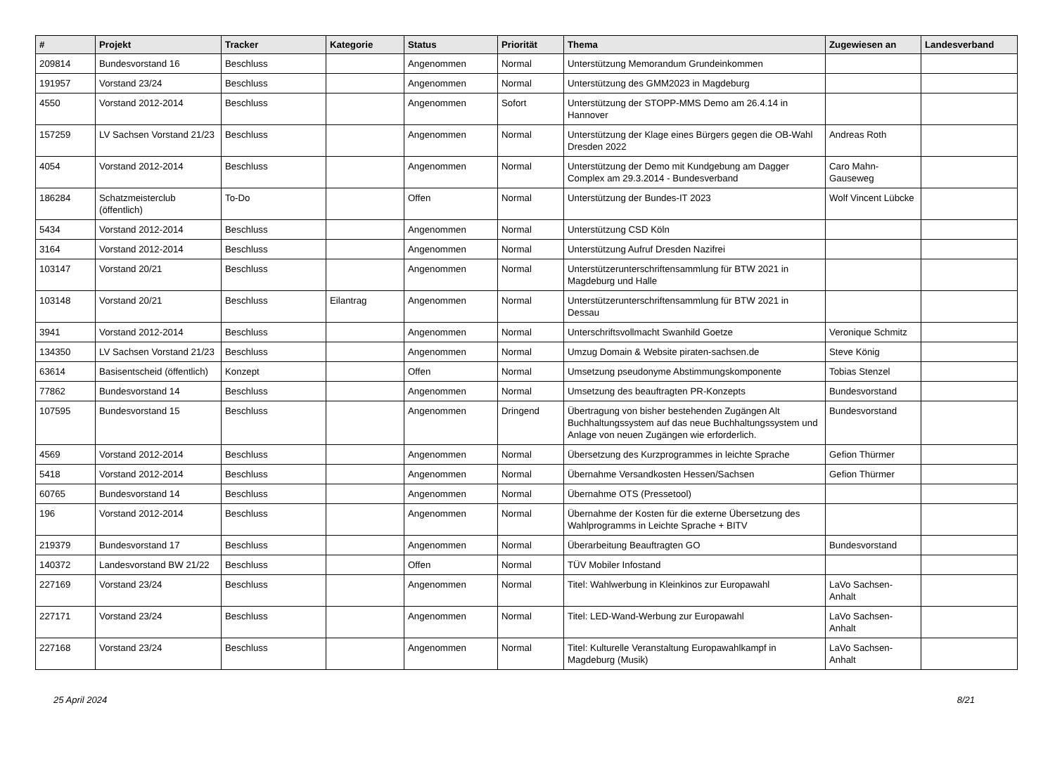| # | Projekt | Tracker | Kategorie | Status | Priorität | Thema | Zugewiesen an | Landesverband |
| --- | --- | --- | --- | --- | --- | --- | --- | --- |
| 209814 | Bundesvorstand 16 | Beschluss | | Angenommen | Normal | Unterstützung Memorandum Grundeinkommen | | |
| 191957 | Vorstand 23/24 | Beschluss | | Angenommen | Normal | Unterstützung des GMM2023 in Magdeburg | | |
| 4550 | Vorstand 2012-2014 | Beschluss | | Angenommen | Sofort | Unterstützung der STOPP-MMS Demo am 26.4.14 in Hannover | | |
| 157259 | LV Sachsen Vorstand 21/23 | Beschluss | | Angenommen | Normal | Unterstützung der Klage eines Bürgers gegen die OB-Wahl Dresden 2022 | Andreas Roth | |
| 4054 | Vorstand 2012-2014 | Beschluss | | Angenommen | Normal | Unterstützung der Demo mit Kundgebung am Dagger Complex am 29.3.2014 - Bundesverband | Caro Mahn-Gauseweg | |
| 186284 | Schatzmeisterclub (öffentlich) | To-Do | | Offen | Normal | Unterstützung der Bundes-IT 2023 | Wolf Vincent Lübcke | |
| 5434 | Vorstand 2012-2014 | Beschluss | | Angenommen | Normal | Unterstützung CSD Köln | | |
| 3164 | Vorstand 2012-2014 | Beschluss | | Angenommen | Normal | Unterstützung Aufruf Dresden Nazifrei | | |
| 103147 | Vorstand 20/21 | Beschluss | | Angenommen | Normal | Unterstützerunterschriftensammlung für BTW 2021 in Magdeburg und Halle | | |
| 103148 | Vorstand 20/21 | Beschluss | Eilantrag | Angenommen | Normal | Unterstützerunterschriftensammlung für BTW 2021 in Dessau | | |
| 3941 | Vorstand 2012-2014 | Beschluss | | Angenommen | Normal | Unterschriftsvollmacht Swanhild Goetze | Veronique Schmitz | |
| 134350 | LV Sachsen Vorstand 21/23 | Beschluss | | Angenommen | Normal | Umzug Domain & Website piraten-sachsen.de | Steve König | |
| 63614 | Basisentscheid (öffentlich) | Konzept | | Offen | Normal | Umsetzung pseudonyme Abstimmungskomponente | Tobias Stenzel | |
| 77862 | Bundesvorstand 14 | Beschluss | | Angenommen | Normal | Umsetzung des beauftragten PR-Konzepts | Bundesvorstand | |
| 107595 | Bundesvorstand 15 | Beschluss | | Angenommen | Dringend | Übertragung von bisher bestehenden Zugängen Alt Buchhaltungssystem auf das neue Buchhaltungssystem und Anlage von neuen Zugängen wie erforderlich. | Bundesvorstand | |
| 4569 | Vorstand 2012-2014 | Beschluss | | Angenommen | Normal | Übersetzung des Kurzprogrammes in leichte Sprache | Gefion Thürmer | |
| 5418 | Vorstand 2012-2014 | Beschluss | | Angenommen | Normal | Übernahme Versandkosten Hessen/Sachsen | Gefion Thürmer | |
| 60765 | Bundesvorstand 14 | Beschluss | | Angenommen | Normal | Übernahme OTS (Pressetool) | | |
| 196 | Vorstand 2012-2014 | Beschluss | | Angenommen | Normal | Übernahme der Kosten für die externe Übersetzung des Wahlprogramms in Leichte Sprache + BITV | | |
| 219379 | Bundesvorstand 17 | Beschluss | | Angenommen | Normal | Überarbeitung Beauftragten GO | Bundesvorstand | |
| 140372 | Landesvorstand BW 21/22 | Beschluss | | Offen | Normal | TÜV Mobiler Infostand | | |
| 227169 | Vorstand 23/24 | Beschluss | | Angenommen | Normal | Titel: Wahlwerbung in Kleinkinos zur Europawahl | LaVo Sachsen-Anhalt | |
| 227171 | Vorstand 23/24 | Beschluss | | Angenommen | Normal | Titel: LED-Wand-Werbung zur Europawahl | LaVo Sachsen-Anhalt | |
| 227168 | Vorstand 23/24 | Beschluss | | Angenommen | Normal | Titel: Kulturelle Veranstaltung Europawahlkampf in Magdeburg (Musik) | LaVo Sachsen-Anhalt | |
25 April 2024 8/21